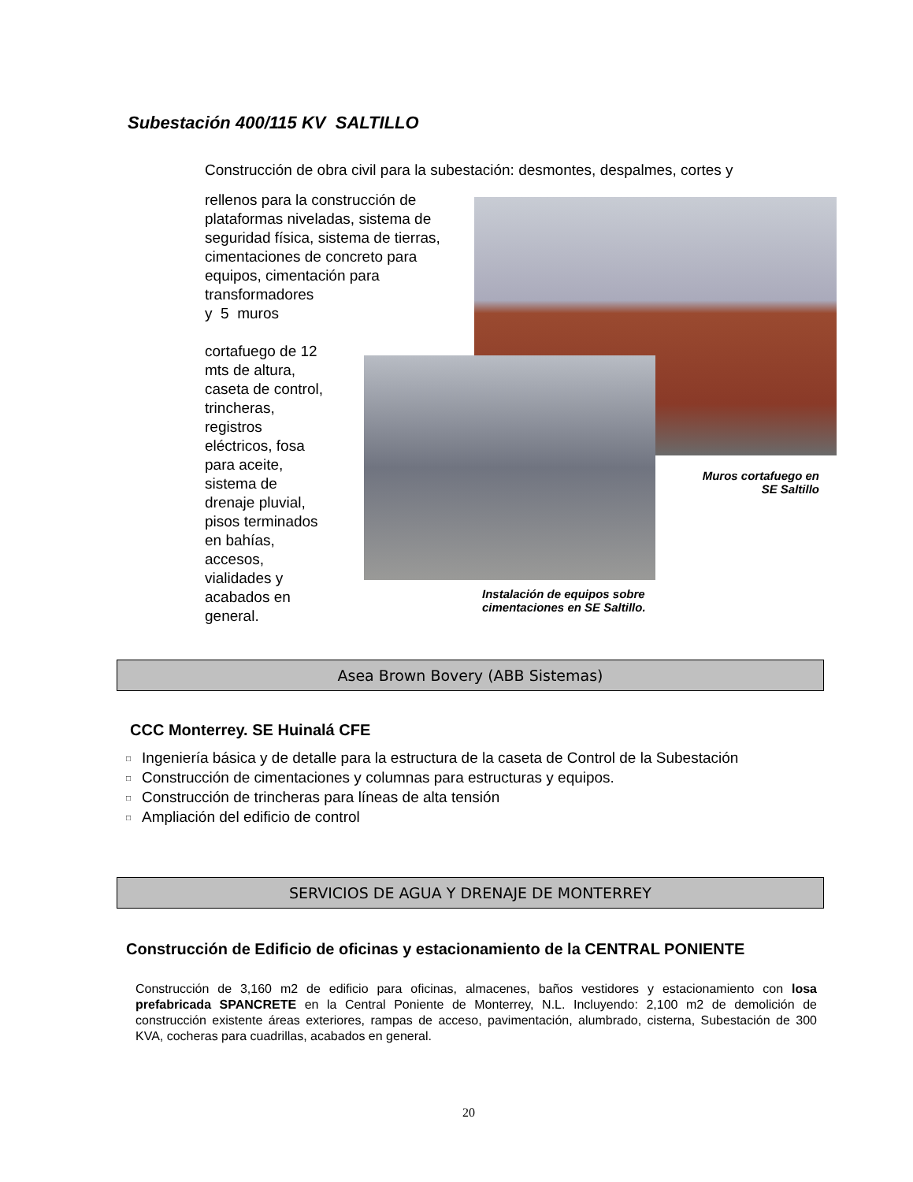Subestación 400/115 KV SALTILLO
Construcción de obra civil para la subestación: desmontes, despalmes, cortes y
rellenos para la construcción de plataformas niveladas, sistema de seguridad física, sistema de tierras, cimentaciones de concreto para equipos, cimentación para transformadores
y 5 muros
cortafuego de 12
mts de altura,
caseta de control,
trincheras,
registros
eléctricos, fosa
para aceite,
sistema de
drenaje pluvial,
pisos terminados
en bahías,
accesos,
vialidades y
acabados en
general.
Muros cortafuego en SE Saltillo
Instalación de equipos sobre
cimentaciones en SE Saltillo.
Asea Brown Bovery (ABB Sistemas)
CCC Monterrey. SE Huinalá CFE
□ Ingeniería básica y de detalle para la estructura de la caseta de Control de la Subestación
□ Construcción de cimentaciones y columnas para estructuras y equipos.
□ Construcción de trincheras para líneas de alta tensión
□ Ampliación del edificio de control
SERVICIOS DE AGUA Y DRENAJE DE MONTERREY
Construcción de Edificio de oficinas y estacionamiento de la CENTRAL PONIENTE
Construcción de 3,160 m2 de edificio para oficinas, almacenes, baños vestidores y estacionamiento con losa prefabricada SPANCRETE en la Central Poniente de Monterrey, N.L. Incluyendo: 2,100 m2 de demolición de construcción existente áreas exteriores, rampas de acceso, pavimentación, alumbrado, cisterna, Subestación de 300 KVA, cocheras para cuadrillas, acabados en general.
20